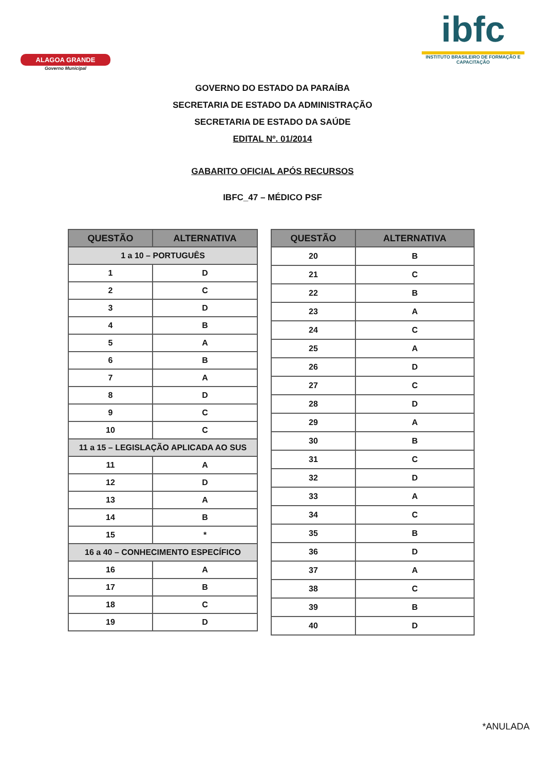ALAGOA GRANDE
Governo Municipal
ibfc
INSTITUTO BRASILEIRO DE FORMAÇÃO E CAPACITAÇÃO
GOVERNO DO ESTADO DA PARAÍBA
SECRETARIA DE ESTADO DA ADMINISTRAÇÃO
SECRETARIA DE ESTADO DA SAÚDE
EDITAL Nº. 01/2014
GABARITO OFICIAL APÓS RECURSOS
IBFC_47 – MÉDICO PSF
| QUESTÃO | ALTERNATIVA |
| --- | --- |
| 1 a 10 – PORTUGUÊS | |
| 1 | D |
| 2 | C |
| 3 | D |
| 4 | B |
| 5 | A |
| 6 | B |
| 7 | A |
| 8 | D |
| 9 | C |
| 10 | C |
| 11 a 15 – LEGISLAÇÃO APLICADA AO SUS | |
| 11 | A |
| 12 | D |
| 13 | A |
| 14 | B |
| 15 | * |
| 16 a 40 – CONHECIMENTO ESPECÍFICO | |
| 16 | A |
| 17 | B |
| 18 | C |
| 19 | D |
| QUESTÃO | ALTERNATIVA |
| --- | --- |
| 20 | B |
| 21 | C |
| 22 | B |
| 23 | A |
| 24 | C |
| 25 | A |
| 26 | D |
| 27 | C |
| 28 | D |
| 29 | A |
| 30 | B |
| 31 | C |
| 32 | D |
| 33 | A |
| 34 | C |
| 35 | B |
| 36 | D |
| 37 | A |
| 38 | C |
| 39 | B |
| 40 | D |
*ANULADA